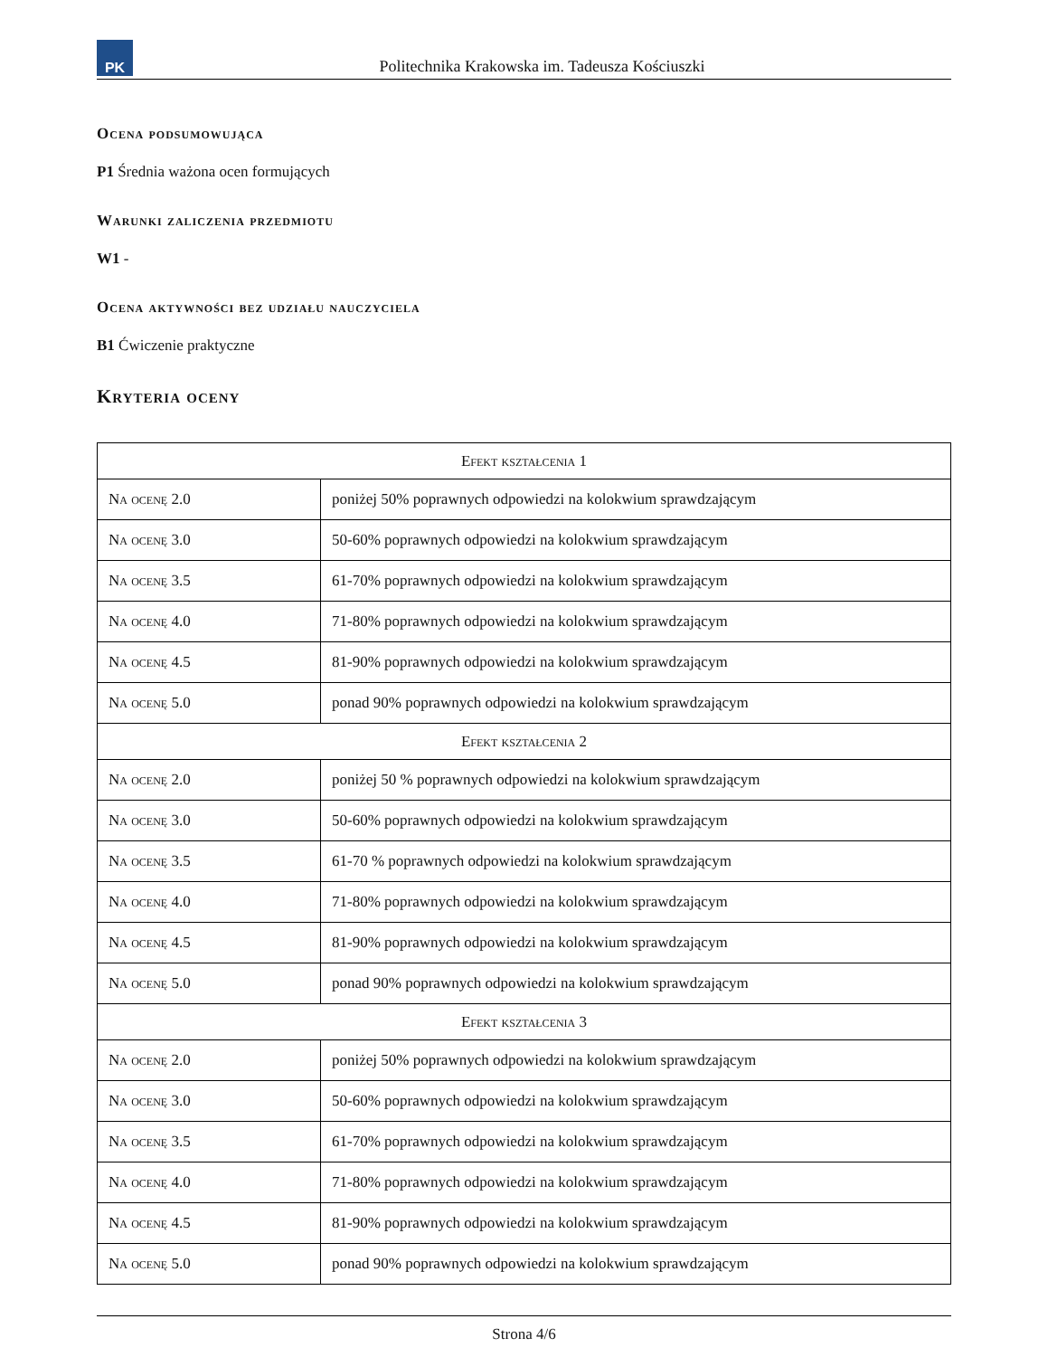PK
Politechnika Krakowska im. Tadeusza Kościuszki
Ocena podsumowująca
P1 Średnia ważona ocen formujących
Warunki zaliczenia przedmiotu
W1 -
Ocena aktywności bez udziału nauczyciela
B1 Ćwiczenie praktyczne
Kryteria oceny
| Efekt kształcenia 1 | |
| --- | --- |
| Na ocenę 2.0 | poniżej 50% poprawnych odpowiedzi na kolokwium sprawdzającym |
| Na ocenę 3.0 | 50-60% poprawnych odpowiedzi na kolokwium sprawdzającym |
| Na ocenę 3.5 | 61-70% poprawnych odpowiedzi na kolokwium sprawdzającym |
| Na ocenę 4.0 | 71-80% poprawnych odpowiedzi na kolokwium sprawdzającym |
| Na ocenę 4.5 | 81-90% poprawnych odpowiedzi na kolokwium sprawdzającym |
| Na ocenę 5.0 | ponad 90% poprawnych odpowiedzi na kolokwium sprawdzającym |
| Efekt kształcenia 2 | |
| Na ocenę 2.0 | poniżej 50 % poprawnych odpowiedzi na kolokwium sprawdzającym |
| Na ocenę 3.0 | 50-60% poprawnych odpowiedzi na kolokwium sprawdzającym |
| Na ocenę 3.5 | 61-70 % poprawnych odpowiedzi na kolokwium sprawdzającym |
| Na ocenę 4.0 | 71-80% poprawnych odpowiedzi na kolokwium sprawdzającym |
| Na ocenę 4.5 | 81-90% poprawnych odpowiedzi na kolokwium sprawdzającym |
| Na ocenę 5.0 | ponad 90% poprawnych odpowiedzi na kolokwium sprawdzającym |
| Efekt kształcenia 3 | |
| Na ocenę 2.0 | poniżej 50% poprawnych odpowiedzi na kolokwium sprawdzającym |
| Na ocenę 3.0 | 50-60% poprawnych odpowiedzi na kolokwium sprawdzającym |
| Na ocenę 3.5 | 61-70% poprawnych odpowiedzi na kolokwium sprawdzającym |
| Na ocenę 4.0 | 71-80% poprawnych odpowiedzi na kolokwium sprawdzającym |
| Na ocenę 4.5 | 81-90% poprawnych odpowiedzi na kolokwium sprawdzającym |
| Na ocenę 5.0 | ponad 90% poprawnych odpowiedzi na kolokwium sprawdzającym |
Strona 4/6